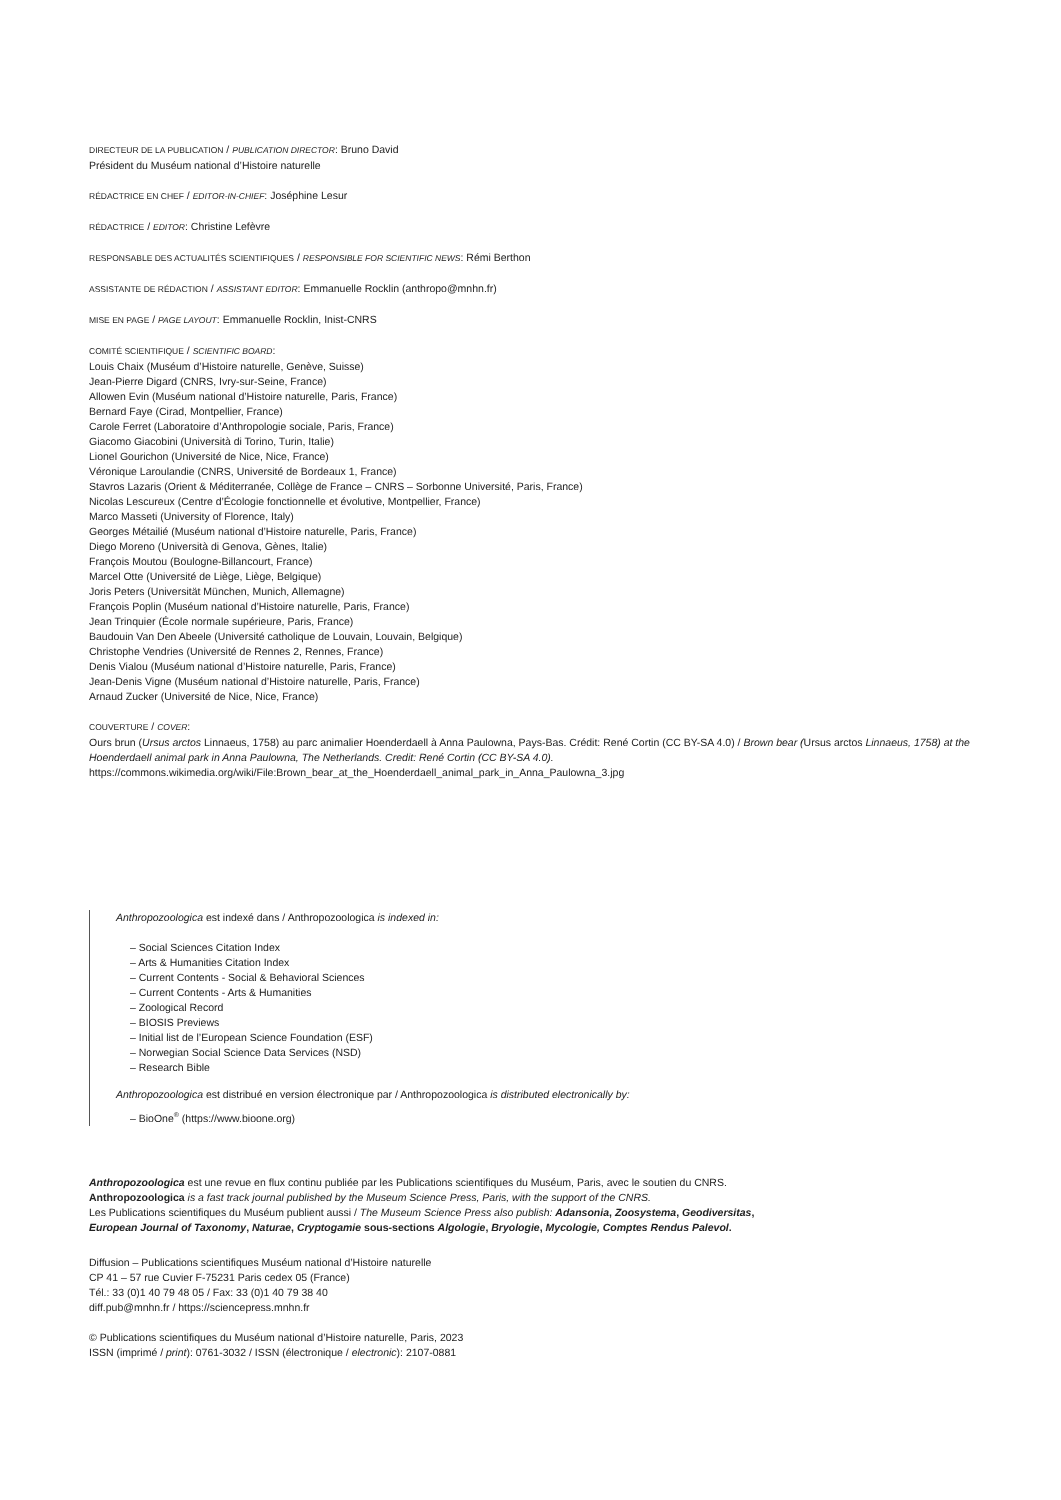DIRECTEUR DE LA PUBLICATION / PUBLICATION DIRECTOR: Bruno David
Président du Muséum national d’Histoire naturelle
RÉDACTRICE EN CHEF / EDITOR-IN-CHIEF: Joséphine Lesur
RÉDACTRICE / EDITOR: Christine Lefèvre
RESPONSABLE DES ACTUALITÉS SCIENTIFIQUES / RESPONSIBLE FOR SCIENTIFIC NEWS: Rémi Berthon
ASSISTANTE DE RÉDACTION / ASSISTANT EDITOR: Emmanuelle Rocklin (anthropo@mnhn.fr)
MISE EN PAGE / PAGE LAYOUT: Emmanuelle Rocklin, Inist-CNRS
COMITÉ SCIENTIFIQUE / SCIENTIFIC BOARD:
Louis Chaix (Muséum d’Histoire naturelle, Genève, Suisse)
Jean-Pierre Digard (CNRS, Ivry-sur-Seine, France)
Allowen Evin (Muséum national d’Histoire naturelle, Paris, France)
Bernard Faye (Cirad, Montpellier, France)
Carole Ferret (Laboratoire d’Anthropologie sociale, Paris, France)
Giacomo Giacobini (Università di Torino, Turin, Italie)
Lionel Gourichon (Université de Nice, Nice, France)
Véronique Laroulandie (CNRS, Université de Bordeaux 1, France)
Stavros Lazaris (Orient & Méditerranée, Collège de France – CNRS – Sorbonne Université, Paris, France)
Nicolas Lescureux (Centre d’Écologie fonctionnelle et évolutive, Montpellier, France)
Marco Masseti (University of Florence, Italy)
Georges Métailié (Muséum national d’Histoire naturelle, Paris, France)
Diego Moreno (Università di Genova, Gènes, Italie)
François Moutou (Boulogne-Billancourt, France)
Marcel Otte (Université de Liège, Liège, Belgique)
Joris Peters (Universität München, Munich, Allemagne)
François Poplin (Muséum national d’Histoire naturelle, Paris, France)
Jean Trinquier (École normale supérieure, Paris, France)
Baudouin Van Den Abeele (Université catholique de Louvain, Louvain, Belgique)
Christophe Vendries (Université de Rennes 2, Rennes, France)
Denis Vialou (Muséum national d’Histoire naturelle, Paris, France)
Jean-Denis Vigne (Muséum national d’Histoire naturelle, Paris, France)
Arnaud Zucker (Université de Nice, Nice, France)
COUVERTURE / COVER:
Ours brun (Ursus arctos Linnaeus, 1758) au parc animalier Hoenderdaell à Anna Paulowna, Pays-Bas. Crédit: René Cortin (CC BY-SA 4.0) / Brown bear (Ursus arctos Linnaeus, 1758) at the Hoenderdaell animal park in Anna Paulowna, The Netherlands. Credit: René Cortin (CC BY-SA 4.0). https://commons.wikimedia.org/wiki/File:Brown_bear_at_the_Hoenderdaell_animal_park_in_Anna_Paulowna_3.jpg
Anthropozoologica est indexé dans / Anthropozoologica is indexed in:
– Social Sciences Citation Index
– Arts & Humanities Citation Index
– Current Contents - Social & Behavioral Sciences
– Current Contents - Arts & Humanities
– Zoological Record
– BIOSIS Previews
– Initial list de l’European Science Foundation (ESF)
– Norwegian Social Science Data Services (NSD)
– Research Bible
Anthropozoologica est distribué en version électronique par / Anthropozoologica is distributed electronically by:
– BioOne<sup>®</sup> (https://www.bioone.org)
Anthropozoologica est une revue en flux continu publiée par les Publications scientifiques du Muséum, Paris, avec le soutien du CNRS.
Anthropozoologica is a fast track journal published by the Museum Science Press, Paris, with the support of the CNRS.
Les Publications scientifiques du Muséum publient aussi / The Museum Science Press also publish: Adansonia, Zoosystema, Geodiversitas,
European Journal of Taxonomy, Naturae, Cryptogamie sous-sections Algologie, Bryologie, Mycologie, Comptes Rendus Palevol.
Diffusion – Publications scientifiques Muséum national d’Histoire naturelle
CP 41 – 57 rue Cuvier F-75231 Paris cedex 05 (France)
Tél.: 33 (0)1 40 79 48 05 / Fax: 33 (0)1 40 79 38 40
diff.pub@mnhn.fr / https://sciencepress.mnhn.fr
© Publications scientifiques du Muséum national d’Histoire naturelle, Paris, 2023
ISSN (imprimé / print): 0761-3032 / ISSN (électronique / electronic): 2107-0881